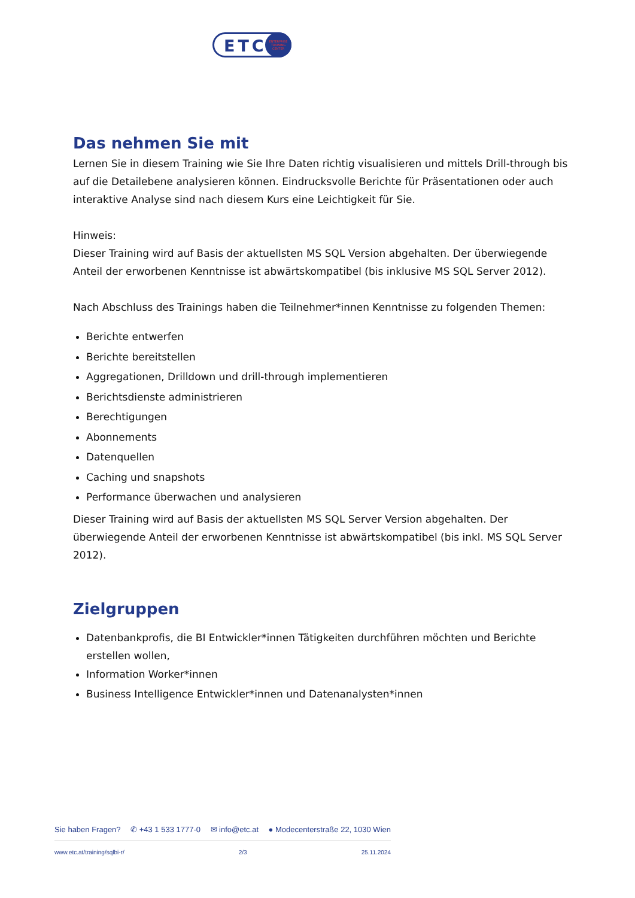ETC
ENTERPRISE
TRAINING
CENTER
Das nehmen Sie mit
Lernen Sie in diesem Training wie Sie Ihre Daten richtig visualisieren und mittels Drill-through bis auf die Detailebene analysieren können. Eindrucksvolle Berichte für Präsentationen oder auch interaktive Analyse sind nach diesem Kurs eine Leichtigkeit für Sie.
Hinweis:
Dieser Training wird auf Basis der aktuellsten MS SQL Version abgehalten. Der überwiegende Anteil der erworbenen Kenntnisse ist abwärtskompatibel (bis inklusive MS SQL Server 2012).
Nach Abschluss des Trainings haben die Teilnehmer*innen Kenntnisse zu folgenden Themen:
Berichte entwerfen
Berichte bereitstellen
Aggregationen, Drilldown und drill-through implementieren
Berichtsdienste administrieren
Berechtigungen
Abonnements
Datenquellen
Caching und snapshots
Performance überwachen und analysieren
Dieser Training wird auf Basis der aktuellsten MS SQL Server Version abgehalten. Der überwiegende Anteil der erworbenen Kenntnisse ist abwärtskompatibel (bis inkl. MS SQL Server 2012).
Zielgruppen
Datenbankprofis, die BI Entwickler*innen Tätigkeiten durchführen möchten und Berichte erstellen wollen,
Information Worker*innen
Business Intelligence Entwickler*innen und Datenanalysten*innen
Sie haben Fragen? ✆ +43 1 533 1777-0 ✉ info@etc.at ● Modecenterstraße 22, 1030 Wien
www.etc.at/training/sqlbi-r/ 2/3 25.11.2024